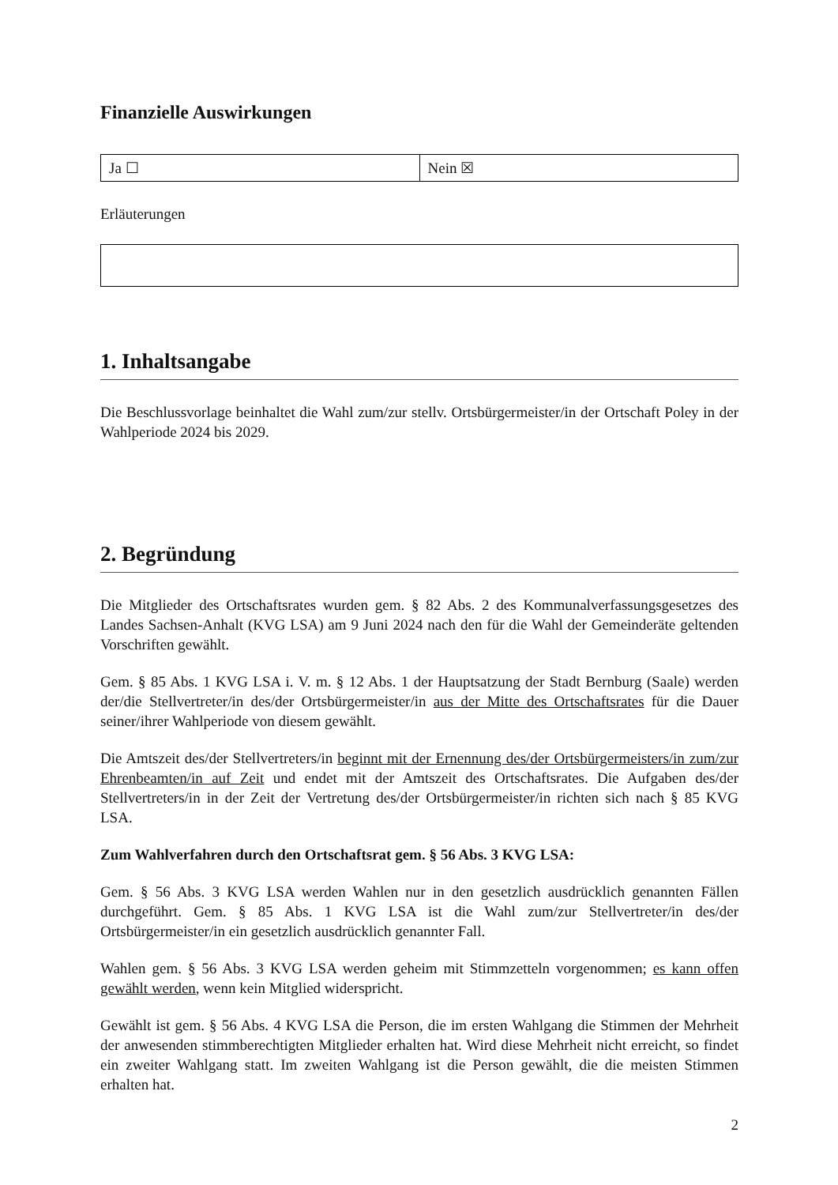Finanzielle Auswirkungen
| Ja ☐ | Nein ☒ |
Erläuterungen
1. Inhaltsangabe
Die Beschlussvorlage beinhaltet die Wahl zum/zur stellv. Ortsbürgermeister/in der Ortschaft Poley in der Wahlperiode 2024 bis 2029.
2. Begründung
Die Mitglieder des Ortschaftsrates wurden gem. § 82 Abs. 2 des Kommunalverfassungsgesetzes des Landes Sachsen-Anhalt (KVG LSA) am 9 Juni 2024 nach den für die Wahl der Gemeinderäte geltenden Vorschriften gewählt.
Gem. § 85 Abs. 1 KVG LSA i. V. m. § 12 Abs. 1 der Hauptsatzung der Stadt Bernburg (Saale) werden der/die Stellvertreter/in des/der Ortsbürgermeister/in aus der Mitte des Ortschaftsrates für die Dauer seiner/ihrer Wahlperiode von diesem gewählt.
Die Amtszeit des/der Stellvertreters/in beginnt mit der Ernennung des/der Ortsbürgermeisters/in zum/zur Ehrenbeamten/in auf Zeit und endet mit der Amtszeit des Ortschaftsrates. Die Aufgaben des/der Stellvertreters/in in der Zeit der Vertretung des/der Ortsbürgermeister/in richten sich nach § 85 KVG LSA.
Zum Wahlverfahren durch den Ortschaftsrat gem. § 56 Abs. 3 KVG LSA:
Gem. § 56 Abs. 3 KVG LSA werden Wahlen nur in den gesetzlich ausdrücklich genannten Fällen durchgeführt. Gem. § 85 Abs. 1 KVG LSA ist die Wahl zum/zur Stellvertreter/in des/der Ortsbürgermeister/in ein gesetzlich ausdrücklich genannter Fall.
Wahlen gem. § 56 Abs. 3 KVG LSA werden geheim mit Stimmzetteln vorgenommen; es kann offen gewählt werden, wenn kein Mitglied widerspricht.
Gewählt ist gem. § 56 Abs. 4 KVG LSA die Person, die im ersten Wahlgang die Stimmen der Mehrheit der anwesenden stimmberechtigten Mitglieder erhalten hat. Wird diese Mehrheit nicht erreicht, so findet ein zweiter Wahlgang statt. Im zweiten Wahlgang ist die Person gewählt, die die meisten Stimmen erhalten hat.
2